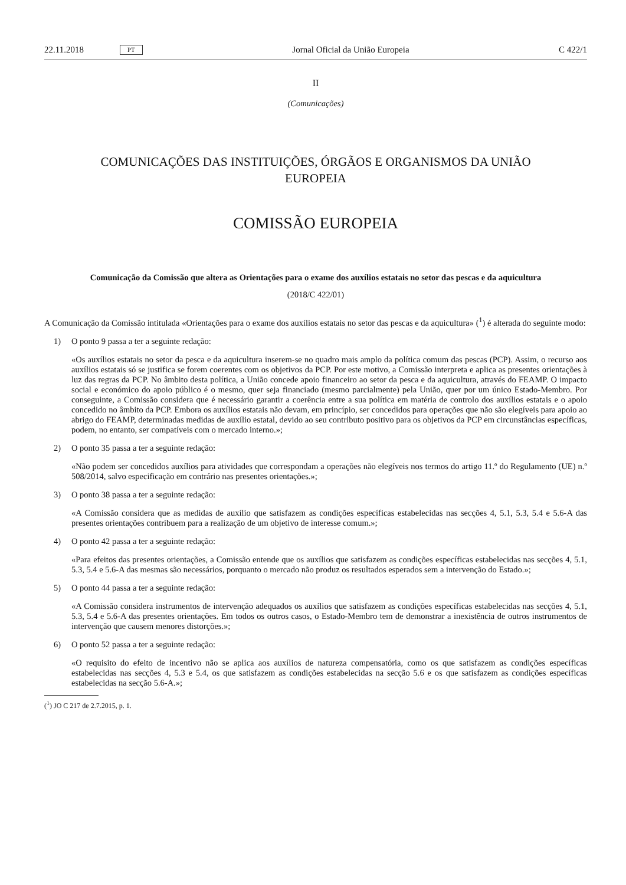22.11.2018 PT Jornal Oficial da União Europeia C 422/1
II
(Comunicações)
COMUNICAÇÕES DAS INSTITUIÇÕES, ÓRGÃOS E ORGANISMOS DA UNIÃO
EUROPEIA
COMISSÃO EUROPEIA
Comunicação da Comissão que altera as Orientações para o exame dos auxílios estatais no setor das pescas e da aquicultura
(2018/C 422/01)
A Comunicação da Comissão intitulada «Orientações para o exame dos auxílios estatais no setor das pescas e da aquicultura» (<sup>1</sup>) é alterada do seguinte modo:
1) O ponto 9 passa a ter a seguinte redação:
«Os auxílios estatais no setor da pesca e da aquicultura inserem-se no quadro mais amplo da política comum das pescas (PCP). Assim, o recurso aos auxílios estatais só se justifica se forem coerentes com os objetivos da PCP. Por este motivo, a Comissão interpreta e aplica as presentes orientações à luz das regras da PCP. No âmbito desta política, a União concede apoio financeiro ao setor da pesca e da aquicultura, através do FEAMP. O impacto social e económico do apoio público é o mesmo, quer seja financiado (mesmo parcialmente) pela União, quer por um único Estado-Membro. Por conseguinte, a Comissão considera que é necessário garantir a coerência entre a sua política em matéria de controlo dos auxílios estatais e o apoio concedido no âmbito da PCP. Embora os auxílios estatais não devam, em princípio, ser concedidos para operações que não são elegíveis para apoio ao abrigo do FEAMP, determinadas medidas de auxílio estatal, devido ao seu contributo positivo para os objetivos da PCP em circunstâncias específicas, podem, no entanto, ser compatíveis com o mercado interno.»;
2) O ponto 35 passa a ter a seguinte redação:
«Não podem ser concedidos auxílios para atividades que correspondam a operações não elegíveis nos termos do artigo 11.º do Regulamento (UE) n.º 508/2014, salvo especificação em contrário nas presentes orientações.»;
3) O ponto 38 passa a ter a seguinte redação:
«A Comissão considera que as medidas de auxílio que satisfazem as condições específicas estabelecidas nas secções 4, 5.1, 5.3, 5.4 e 5.6-A das presentes orientações contribuem para a realização de um objetivo de interesse comum.»;
4) O ponto 42 passa a ter a seguinte redação:
«Para efeitos das presentes orientações, a Comissão entende que os auxílios que satisfazem as condições específicas estabelecidas nas secções 4, 5.1, 5.3, 5.4 e 5.6-A das mesmas são necessários, porquanto o mercado não produz os resultados esperados sem a intervenção do Estado.»;
5) O ponto 44 passa a ter a seguinte redação:
«A Comissão considera instrumentos de intervenção adequados os auxílios que satisfazem as condições específicas estabelecidas nas secções 4, 5.1, 5.3, 5.4 e 5.6-A das presentes orientações. Em todos os outros casos, o Estado-Membro tem de demonstrar a inexistência de outros instrumentos de intervenção que causem menores distorções.»;
6) O ponto 52 passa a ter a seguinte redação:
«O requisito do efeito de incentivo não se aplica aos auxílios de natureza compensatória, como os que satisfazem as condições específicas estabelecidas nas secções 4, 5.3 e 5.4, os que satisfazem as condições estabelecidas na secção 5.6 e os que satisfazem as condições específicas estabelecidas na secção 5.6-A.»;
(<sup>1</sup>) JO C 217 de 2.7.2015, p. 1.